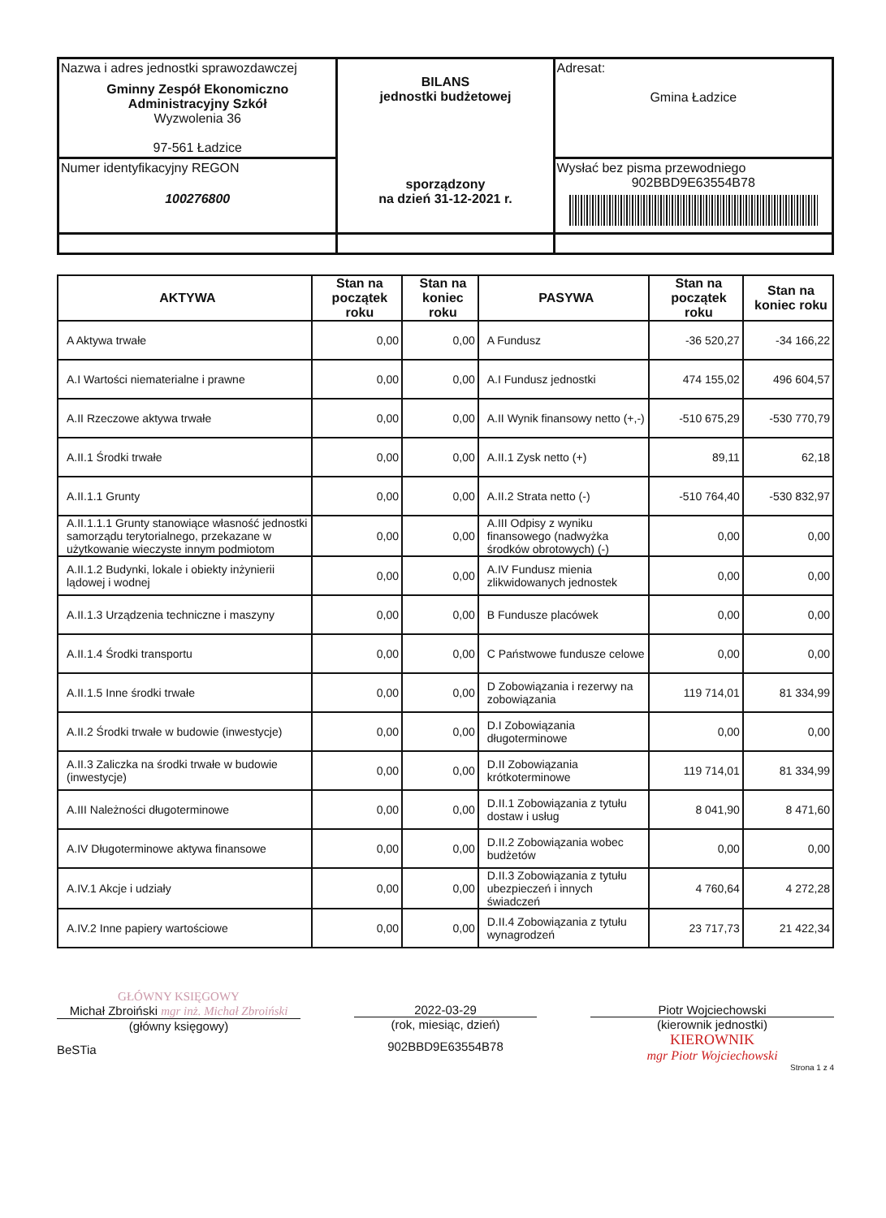| Nazwa i adres jednostki sprawozdawczej Gminny Zespół Ekonomiczno Administracyjny Szkół Wyzwolenia 36 97-561 Ładzice | BILANS jednostki budżetowej sporządzony na dzień 31-12-2021 r. | Adresat: Gmina Ładzice |
| Numer identyfikacyjny REGON 100276800 | | Wysłać bez pisma przewodniego 902BBD9E63554B78 |
| AKTYWA | Stan na początek roku | Stan na koniec roku | PASYWA | Stan na początek roku | Stan na koniec roku |
| --- | --- | --- | --- | --- | --- |
| A Aktywa trwałe | 0,00 | 0,00 | A Fundusz | -36 520,27 | -34 166,22 |
| A.I Wartości niematerialne i prawne | 0,00 | 0,00 | A.I Fundusz jednostki | 474 155,02 | 496 604,57 |
| A.II Rzeczowe aktywa trwałe | 0,00 | 0,00 | A.II Wynik finansowy netto (+,-) | -510 675,29 | -530 770,79 |
| A.II.1 Środki trwałe | 0,00 | 0,00 | A.II.1 Zysk netto (+) | 89,11 | 62,18 |
| A.II.1.1 Grunty | 0,00 | 0,00 | A.II.2 Strata netto (-) | -510 764,40 | -530 832,97 |
| A.II.1.1.1 Grunty stanowiące własność jednostki samorządu terytorialnego, przekazane w użytkowanie wieczyste innym podmiotom | 0,00 | 0,00 | A.III Odpisy z wyniku finansowego (nadwyżka środków obrotowych) (-) | 0,00 | 0,00 |
| A.II.1.2 Budynki, lokale i obiekty inżynierii lądowej i wodnej | 0,00 | 0,00 | A.IV Fundusz mienia zlikwidowanych jednostek | 0,00 | 0,00 |
| A.II.1.3 Urządzenia techniczne i maszyny | 0,00 | 0,00 | B Fundusze placówek | 0,00 | 0,00 |
| A.II.1.4 Środki transportu | 0,00 | 0,00 | C Państwowe fundusze celowe | 0,00 | 0,00 |
| A.II.1.5 Inne środki trwałe | 0,00 | 0,00 | D Zobowiązania i rezerwy na zobowiązania | 119 714,01 | 81 334,99 |
| A.II.2 Środki trwałe w budowie (inwestycje) | 0,00 | 0,00 | D.I Zobowiązania długoterminowe | 0,00 | 0,00 |
| A.II.3 Zaliczka na środki trwałe w budowie (inwestycje) | 0,00 | 0,00 | D.II Zobowiązania krótkoterminowe | 119 714,01 | 81 334,99 |
| A.III Należności długoterminowe | 0,00 | 0,00 | D.II.1 Zobowiązania z tytułu dostaw i usług | 8 041,90 | 8 471,60 |
| A.IV Długoterminowe aktywa finansowe | 0,00 | 0,00 | D.II.2 Zobowiązania wobec budżetów | 0,00 | 0,00 |
| A.IV.1 Akcje i udziały | 0,00 | 0,00 | D.II.3 Zobowiązania z tytułu ubezpieczeń i innych świadczeń | 4 760,64 | 4 272,28 |
| A.IV.2 Inne papiery wartościowe | 0,00 | 0,00 | D.II.4 Zobowiązania z tytułu wynagrodzeń | 23 717,73 | 21 422,34 |
GŁÓWNY KSIĘGOWY
Michał Zbroiński mgr inż. Michał Zbroiński
(główny księgowy)
BeSTia
2022-03-29
(rok, miesiąc, dzień)
902BBD9E63554B78
Piotr Wojciechowski
(kierownik jednostki)
KIEROWNIK
mgr Piotr Wojciechowski
Strona 1 z 4